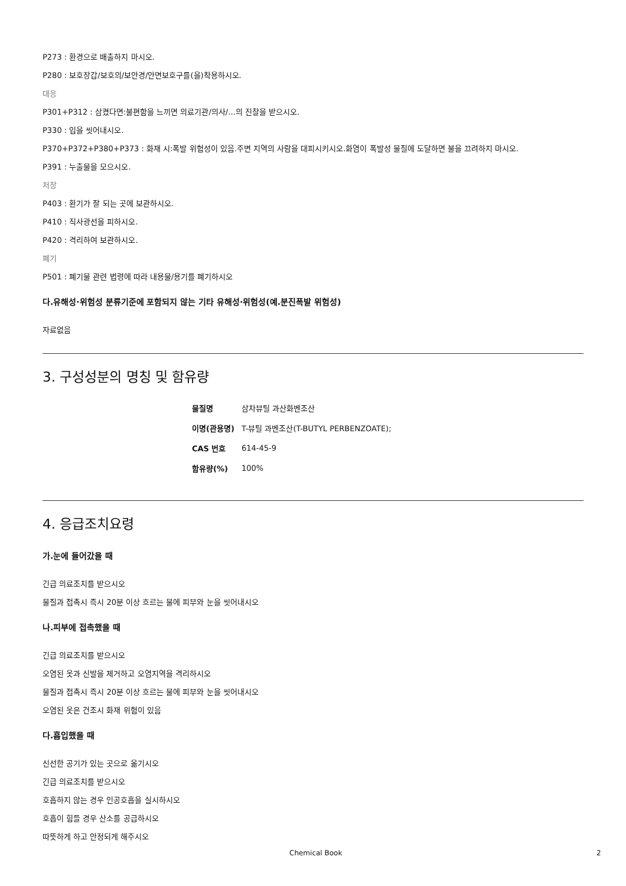P273 : 환경으로 배출하지 마시오.
P280 : 보호장갑/보호의/보안경/안면보호구를(을)착용하시오.
대응
P301+P312 : 삼켰다면:불편함을 느끼면 의료기관/의사/...의 진찰을 받으시오.
P330 : 입을 씻어내시오.
P370+P372+P380+P373 : 화재 시:폭발 위험성이 있음.주변 지역의 사람을 대피시키시오.화염이 폭발성 물질에 도달하면 불을 끄려하지 마시오.
P391 : 누출물을 모으시오.
저장
P403 : 환기가 잘 되는 곳에 보관하시오.
P410 : 직사광선을 피하시오.
P420 : 격리하여 보관하시오.
폐기
P501 : 폐기물 관련 법령에 따라 내용물/용기를 폐기하시오
다.유해성·위험성 분류기준에 포함되지 않는 기타 유해성·위험성(예.분진폭발 위험성)
자료없음
3. 구성성분의 명칭 및 함유량
| 물질명 | 삼차뷰틸 과산화벤조산 |
| 이명(관용명) | T-뷰틸 과벤조산(T-BUTYL PERBENZOATE); |
| CAS 번호 | 614-45-9 |
| 함유량(%) | 100% |
4. 응급조치요령
가.눈에 들어갔을 때
긴급 의료조치를 받으시오
물질과 접촉시 즉시 20분 이상 흐르는 물에 피부와 눈을 씻어내시오
나.피부에 접촉했을 때
긴급 의료조치를 받으시오
오염된 옷과 신발을 제거하고 오염지역을 격리하시오
물질과 접촉시 즉시 20분 이상 흐르는 물에 피부와 눈을 씻어내시오
오염된 옷은 건조시 화재 위험이 있음
다.흡입했을 때
신선한 공기가 있는 곳으로 옮기시오
긴급 의료조치를 받으시오
호흡하지 않는 경우 인공호흡을 실시하시오
호흡이 힘들 경우 산소를 공급하시오
따뜻하게 하고 안정되게 해주시오
Chemical Book 2